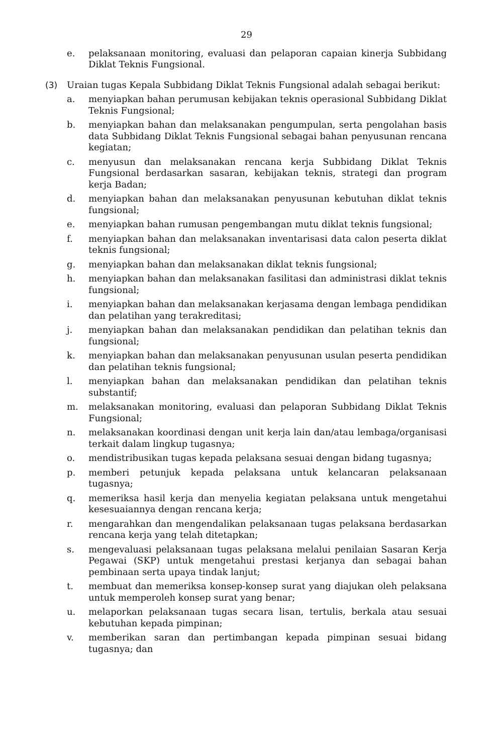29
e. pelaksanaan monitoring, evaluasi dan pelaporan capaian kinerja Subbidang Diklat Teknis Fungsional.
(3) Uraian tugas Kepala Subbidang Diklat Teknis Fungsional adalah sebagai berikut:
a. menyiapkan bahan perumusan kebijakan teknis operasional Subbidang Diklat Teknis Fungsional;
b. menyiapkan bahan dan melaksanakan pengumpulan, serta pengolahan basis data Subbidang Diklat Teknis Fungsional sebagai bahan penyusunan rencana kegiatan;
c. menyusun dan melaksanakan rencana kerja Subbidang Diklat Teknis Fungsional berdasarkan sasaran, kebijakan teknis, strategi dan program kerja Badan;
d. menyiapkan bahan dan melaksanakan penyusunan kebutuhan diklat teknis fungsional;
e. menyiapkan bahan rumusan pengembangan mutu diklat teknis fungsional;
f. menyiapkan bahan dan melaksanakan inventarisasi data calon peserta diklat teknis fungsional;
g. menyiapkan bahan dan melaksanakan diklat teknis fungsional;
h. menyiapkan bahan dan melaksanakan fasilitasi dan administrasi diklat teknis fungsional;
i. menyiapkan bahan dan melaksanakan kerjasama dengan lembaga pendidikan dan pelatihan yang terakreditasi;
j. menyiapkan bahan dan melaksanakan pendidikan dan pelatihan teknis dan fungsional;
k. menyiapkan bahan dan melaksanakan penyusunan usulan peserta pendidikan dan pelatihan teknis fungsional;
l. menyiapkan bahan dan melaksanakan pendidikan dan pelatihan teknis substantif;
m. melaksanakan monitoring, evaluasi dan pelaporan Subbidang Diklat Teknis Fungsional;
n. melaksanakan koordinasi dengan unit kerja lain dan/atau lembaga/organisasi terkait dalam lingkup tugasnya;
o. mendistribusikan tugas kepada pelaksana sesuai dengan bidang tugasnya;
p. memberi petunjuk kepada pelaksana untuk kelancaran pelaksanaan tugasnya;
q. memeriksa hasil kerja dan menyelia kegiatan pelaksana untuk mengetahui kesesuaiannya dengan rencana kerja;
r. mengarahkan dan mengendalikan pelaksanaan tugas pelaksana berdasarkan rencana kerja yang telah ditetapkan;
s. mengevaluasi pelaksanaan tugas pelaksana melalui penilaian Sasaran Kerja Pegawai (SKP) untuk mengetahui prestasi kerjanya dan sebagai bahan pembinaan serta upaya tindak lanjut;
t. membuat dan memeriksa konsep-konsep surat yang diajukan oleh pelaksana untuk memperoleh konsep surat yang benar;
u. melaporkan pelaksanaan tugas secara lisan, tertulis, berkala atau sesuai kebutuhan kepada pimpinan;
v. memberikan saran dan pertimbangan kepada pimpinan sesuai bidang tugasnya; dan